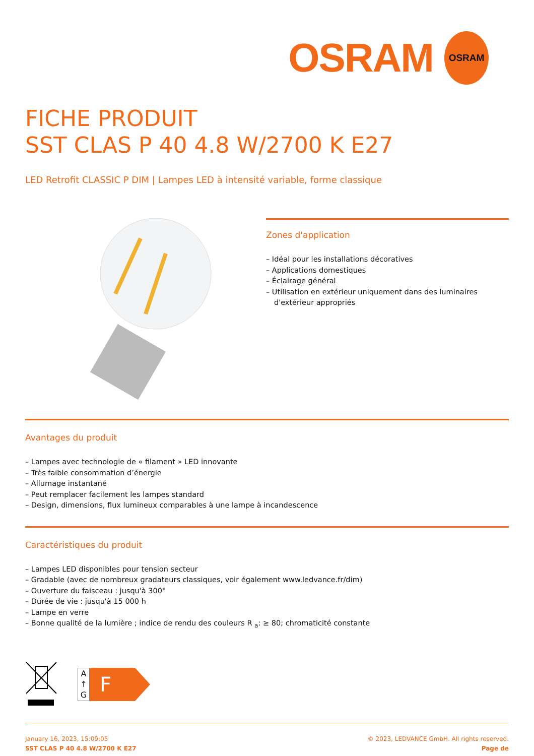OSRAM
OSRAM
FICHE PRODUIT
SST CLAS P 40 4.8 W/2700 K E27
LED Retrofit CLASSIC P DIM | Lampes LED à intensité variable, forme classique
Zones d'application
– Idéal pour les installations décoratives
– Applications domestiques
– Éclairage général
– Utilisation en extérieur uniquement dans des luminaires d'extérieur appropriés
Avantages du produit
– Lampes avec technologie de « filament » LED innovante
– Très faible consommation d’énergie
– Allumage instantané
– Peut remplacer facilement les lampes standard
– Design, dimensions, flux lumineux comparables à une lampe à incandescence
Caractéristiques du produit
– Lampes LED disponibles pour tension secteur
– Gradable (avec de nombreux gradateurs classiques, voir également www.ledvance.fr/dim)
– Ouverture du faisceau : jusqu'à 300°
– Durée de vie : jusqu'à 15 000 h
– Lampe en verre
– Bonne qualité de la lumière ; indice de rendu des couleurs R <sub>a</sub>: ≥ 80; chromaticité constante
A
↑
G
F
January 16, 2023, 15:09:05
SST CLAS P 40 4.8 W/2700 K E27
© 2023, LEDVANCE GmbH. All rights reserved.
Page de